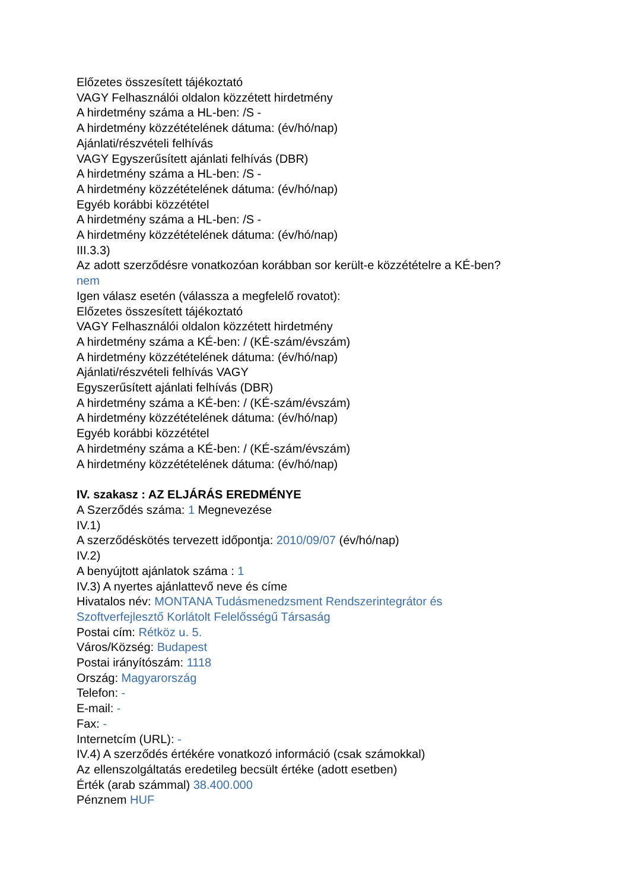Előzetes összesített tájékoztató
VAGY Felhasználói oldalon közzétett hirdetmény
A hirdetmény száma a HL-ben: /S -
A hirdetmény közzétételének dátuma: (év/hó/nap)
Ajánlati/részvételi felhívás
VAGY Egyszerűsített ajánlati felhívás (DBR)
A hirdetmény száma a HL-ben: /S -
A hirdetmény közzétételének dátuma: (év/hó/nap)
Egyéb korábbi közzététel
A hirdetmény száma a HL-ben: /S -
A hirdetmény közzétételének dátuma: (év/hó/nap)
III.3.3)
Az adott szerződésre vonatkozóan korábban sor került-e közzétételre a KÉ-ben?
nem
Igen válasz esetén (válassza a megfelelő rovatot):
Előzetes összesített tájékoztató
VAGY Felhasználói oldalon közzétett hirdetmény
A hirdetmény száma a KÉ-ben: / (KÉ-szám/évszám)
A hirdetmény közzétételének dátuma: (év/hó/nap)
Ajánlati/részvételi felhívás VAGY
Egyszerűsített ajánlati felhívás (DBR)
A hirdetmény száma a KÉ-ben: / (KÉ-szám/évszám)
A hirdetmény közzétételének dátuma: (év/hó/nap)
Egyéb korábbi közzététel
A hirdetmény száma a KÉ-ben: / (KÉ-szám/évszám)
A hirdetmény közzétételének dátuma: (év/hó/nap)
IV. szakasz : AZ ELJÁRÁS EREDMÉNYE
A Szerződés száma: 1 Megnevezése
IV.1)
A szerződéskötés tervezett időpontja: 2010/09/07 (év/hó/nap)
IV.2)
A benyújtott ajánlatok száma : 1
IV.3) A nyertes ajánlattevő neve és címe
Hivatalos név: MONTANA Tudásmenedzsment Rendszerintegrátor és
Szoftverfejlesztő Korlátolt Felelősségű Társaság
Postai cím: Rétköz u. 5.
Város/Község: Budapest
Postai irányítószám: 1118
Ország: Magyarország
Telefon: -
E-mail: -
Fax: -
Internetcím (URL): -
IV.4) A szerződés értékére vonatkozó információ (csak számokkal)
Az ellenszolgáltatás eredetileg becsült értéke (adott esetben)
Érték (arab számmal) 38.400.000
Pénznem HUF